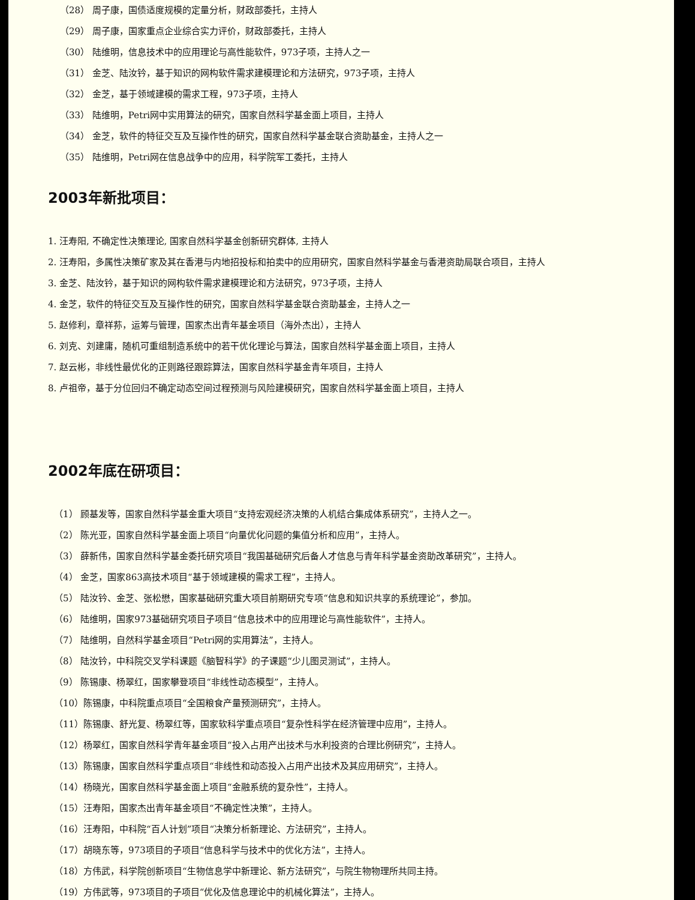（28） 周子康，国债适度规模的定量分析，财政部委托，主持人
（29） 周子康，国家重点企业综合实力评价，财政部委托，主持人
（30） 陆维明，信息技术中的应用理论与高性能软件，973子项，主持人之一
（31） 金芝、陆汝钤，基于知识的网构软件需求建模理论和方法研究，973子项，主持人
（32） 金芝，基于领域建模的需求工程，973子项，主持人
（33） 陆维明，Petri网中实用算法的研究，国家自然科学基金面上项目，主持人
（34） 金芝，软件的特征交互及互操作性的研究，国家自然科学基金联合资助基金，主持人之一
（35） 陆维明，Petri网在信息战争中的应用，科学院军工委托，主持人
2003年新批项目：
1. 汪寿阳, 不确定性决策理论, 国家自然科学基金创新研究群体, 主持人
2. 汪寿阳，多属性决策矿家及其在香港与内地招投标和拍卖中的应用研究，国家自然科学基金与香港资助局联合项目，主持人
3. 金芝、陆汝钤，基于知识的网构软件需求建模理论和方法研究，973子项，主持人
4. 金芝，软件的特征交互及互操作性的研究，国家自然科学基金联合资助基金，主持人之一
5. 赵修利，章祥荪，运筹与管理，国家杰出青年基金项目（海外杰出），主持人
6. 刘克、刘建庸，随机可重组制造系统中的若干优化理论与算法，国家自然科学基金面上项目，主持人
7. 赵云彬，非线性最优化的正则路径跟踪算法，国家自然科学基金青年项目，主持人
8. 卢祖帝，基于分位回归不确定动态空间过程预测与风险建模研究，国家自然科学基金面上项目，主持人
2002年底在研项目：
（1） 顾基发等，国家自然科学基金重大项目“支持宏观经济决策的人机结合集成体系研究”，主持人之一。
（2） 陈光亚，国家自然科学基金面上项目“向量优化问题的集值分析和应用”，主持人。
（3） 薛新伟，国家自然科学基金委托研究项目“我国基础研究后备人才信息与青年科学基金资助改革研究”，主持人。
（4） 金芝，国家863高技术项目“基于领域建模的需求工程”，主持人。
（5） 陆汝钤、金芝、张松懋，国家基础研究重大项目前期研究专项“信息和知识共享的系统理论”，参加。
（6） 陆维明，国家973基础研究项目子项目“信息技术中的应用理论与高性能软件”，主持人。
（7） 陆维明，自然科学基金项目“Petri网的实用算法”，主持人。
（8） 陆汝钤，中科院交叉学科课题《脑智科学》的子课题“少儿图灵测试”，主持人。
（9） 陈锡康、杨翠红，国家攀登项目“非线性动态模型”，主持人。
（10）陈锡康，中科院重点项目“全国粮食产量预测研究”，主持人。
（11）陈锡康、舒光复、杨翠红等，国家软科学重点项目“复杂性科学在经济管理中应用”，主持人。
（12）杨翠红，国家自然科学青年基金项目“投入占用产出技术与水利投资的合理比例研究”，主持人。
（13）陈锡康，国家自然科学重点项目“非线性和动态投入占用产出技术及其应用研究”，主持人。
（14）杨晓光，国家自然科学基金面上项目“金融系统的复杂性”，主持人。
（15）汪寿阳，国家杰出青年基金项目“不确定性决策”，主持人。
（16）汪寿阳，中科院“百人计划”项目“决策分析新理论、方法研究”，主持人。
（17）胡晓东等，973项目的子项目“信息科学与技术中的优化方法”，主持人。
（18）方伟武，科学院创新项目“生物信息学中新理论、新方法研究”，与院生物物理所共同主持。
（19）方伟武等，973项目的子项目“优化及信息理论中的机械化算法”，主持人。